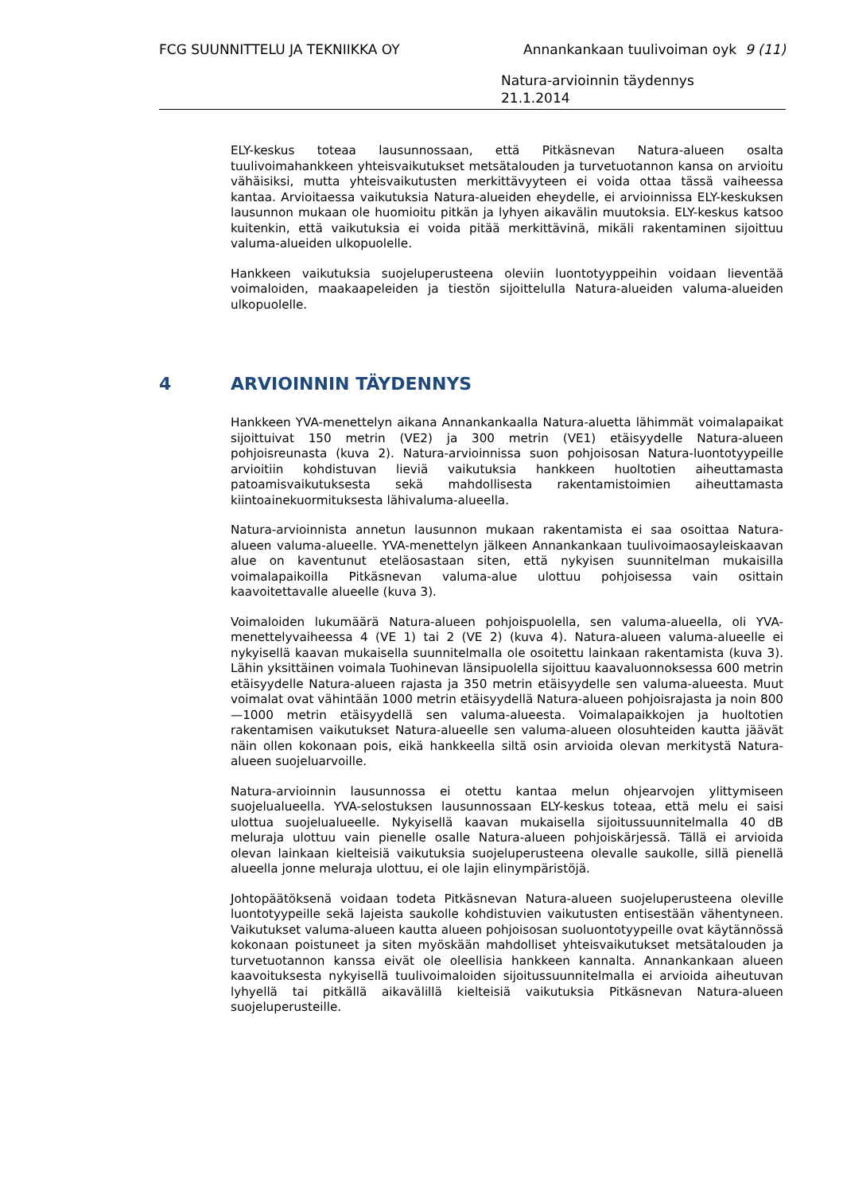FCG SUUNNITTELU JA TEKNIIKKA OY Annankankaan tuulivoiman oyk 9 (11)
Natura-arvioinnin täydennys
21.1.2014
ELY-keskus toteaa lausunnossaan, että Pitkäsnevan Natura-alueen osalta tuulivoimahankkeen yhteisvaikutukset metsätalouden ja turvetuotannon kansa on arvioitu vähäisiksi, mutta yhteisvaikutusten merkittävyyteen ei voida ottaa tässä vaiheessa kantaa. Arvioitaessa vaikutuksia Natura-alueiden eheydelle, ei arvioinnissa ELY-keskuksen lausunnon mukaan ole huomioitu pitkän ja lyhyen aikavälin muutoksia. ELY-keskus katsoo kuitenkin, että vaikutuksia ei voida pitää merkittävinä, mikäli rakentaminen sijoittuu valuma-alueiden ulkopuolelle.
Hankkeen vaikutuksia suojeluperusteena oleviin luontotyyppeihin voidaan lieventää voimaloiden, maakaapeleiden ja tiestön sijoittelulla Natura-alueiden valuma-alueiden ulkopuolelle.
4 ARVIOINNIN TÄYDENNYS
Hankkeen YVA-menettelyn aikana Annankankaalla Natura-aluetta lähimmät voimalapaikat sijoittuivat 150 metrin (VE2) ja 300 metrin (VE1) etäisyydelle Natura-alueen pohjoisreunasta (kuva 2). Natura-arvioinnissa suon pohjoisosan Natura-luontotyypeille arvioitiin kohdistuvan lieviä vaikutuksia hankkeen huoltotien aiheuttamasta patoamisvaikutuksesta sekä mahdollisesta rakentamistoimien aiheuttamasta kiintoainekuormituksesta lähivaluma-alueella.
Natura-arvioinnista annetun lausunnon mukaan rakentamista ei saa osoittaa Natura-alueen valuma-alueelle. YVA-menettelyn jälkeen Annankankaan tuulivoimaosayleiskaavan alue on kaventunut eteläosastaan siten, että nykyisen suunnitelman mukaisilla voimalapaikoilla Pitkäsnevan valuma-alue ulottuu pohjoisessa vain osittain kaavoitettavalle alueelle (kuva 3).
Voimaloiden lukumäärä Natura-alueen pohjoispuolella, sen valuma-alueella, oli YVA-menettelyvaiheessa 4 (VE 1) tai 2 (VE 2) (kuva 4). Natura-alueen valuma-alueelle ei nykyisellä kaavan mukaisella suunnitelmalla ole osoitettu lainkaan rakentamista (kuva 3). Lähin yksittäinen voimala Tuohinevan länsipuolella sijoittuu kaavaluonnoksessa 600 metrin etäisyydelle Natura-alueen rajasta ja 350 metrin etäisyydelle sen valuma-alueesta. Muut voimalat ovat vähintään 1000 metrin etäisyydellä Natura-alueen pohjoisrajasta ja noin 800—1000 metrin etäisyydellä sen valuma-alueesta. Voimalapaikkojen ja huoltotien rakentamisen vaikutukset Natura-alueelle sen valuma-alueen olosuhteiden kautta jäävät näin ollen kokonaan pois, eikä hankkeella siltä osin arvioida olevan merkitystä Natura-alueen suojeluarvoille.
Natura-arvioinnin lausunnossa ei otettu kantaa melun ohjearvojen ylittymiseen suojelualueella. YVA-selostuksen lausunnossaan ELY-keskus toteaa, että melu ei saisi ulottua suojelualueelle. Nykyisellä kaavan mukaisella sijoitussuunnitelmalla 40 dB meluraja ulottuu vain pienelle osalle Natura-alueen pohjoiskärjessä. Tällä ei arvioida olevan lainkaan kielteisiä vaikutuksia suojeluperusteena olevalle saukolle, sillä pienellä alueella jonne meluraja ulottuu, ei ole lajin elinympäristöjä.
Johtopäätöksenä voidaan todeta Pitkäsnevan Natura-alueen suojeluperusteena oleville luontotyypeille sekä lajeista saukolle kohdistuvien vaikutusten entisestään vähentyneen. Vaikutukset valuma-alueen kautta alueen pohjoisosan suoluontotyypeille ovat käytännössä kokonaan poistuneet ja siten myöskään mahdolliset yhteisvaikutukset metsätalouden ja turvetuotannon kanssa eivät ole oleellisia hankkeen kannalta. Annankankaan alueen kaavoituksesta nykyisellä tuulivoimaloiden sijoitussuunnitelmalla ei arvioida aiheutuvan lyhyellä tai pitkällä aikavälillä kielteisiä vaikutuksia Pitkäsnevan Natura-alueen suojeluperusteille.